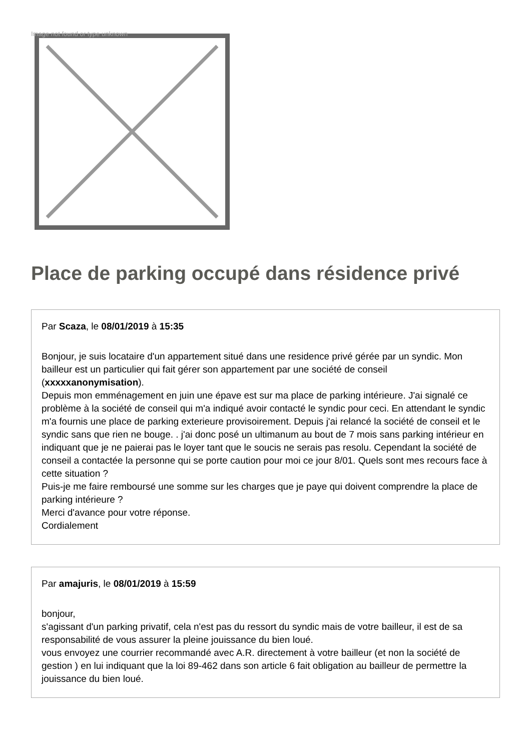Image not found or type unknown
Place de parking occupé dans résidence privé
Par Scaza, le 08/01/2019 à 15:35
Bonjour, je suis locataire d'un appartement situé dans une residence privé gérée par un syndic. Mon bailleur est un particulier qui fait gérer son appartement par une société de conseil (xxxxxanonymisation).
Depuis mon emménagement en juin une épave est sur ma place de parking intérieure. J'ai signalé ce problème à la société de conseil qui m'a indiqué avoir contacté le syndic pour ceci. En attendant le syndic m'a fournis une place de parking exterieure provisoirement. Depuis j'ai relancé la société de conseil et le syndic sans que rien ne bouge. . j'ai donc posé un ultimanum au bout de 7 mois sans parking intérieur en indiquant que je ne paierai pas le loyer tant que le soucis ne serais pas resolu. Cependant la société de conseil a contactée la personne qui se porte caution pour moi ce jour 8/01. Quels sont mes recours face à cette situation ?
Puis-je me faire remboursé une somme sur les charges que je paye qui doivent comprendre la place de parking intérieure ?
Merci d'avance pour votre réponse.
Cordialement
Par amajuris, le 08/01/2019 à 15:59
bonjour,
s'agissant d'un parking privatif, cela n'est pas du ressort du syndic mais de votre bailleur, il est de sa responsabilité de vous assurer la pleine jouissance du bien loué.
vous envoyez une courrier recommandé avec A.R. directement à votre bailleur (et non la société de gestion ) en lui indiquant que la loi 89-462 dans son article 6 fait obligation au bailleur de permettre la jouissance du bien loué.